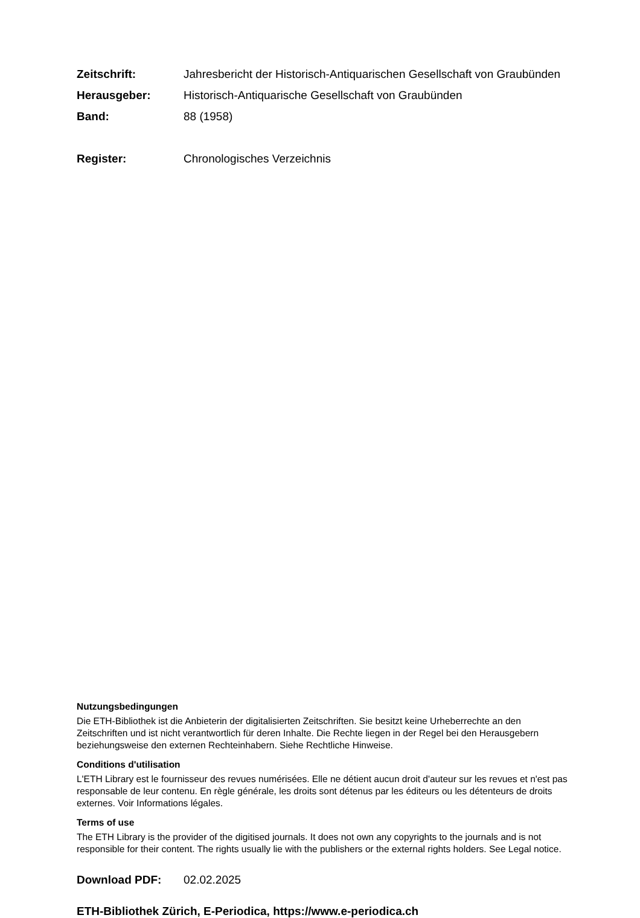Zeitschrift: Jahresbericht der Historisch-Antiquarischen Gesellschaft von Graubünden
Herausgeber: Historisch-Antiquarische Gesellschaft von Graubünden
Band: 88 (1958)
Register: Chronologisches Verzeichnis
Nutzungsbedingungen
Die ETH-Bibliothek ist die Anbieterin der digitalisierten Zeitschriften. Sie besitzt keine Urheberrechte an den Zeitschriften und ist nicht verantwortlich für deren Inhalte. Die Rechte liegen in der Regel bei den Herausgebern beziehungsweise den externen Rechteinhabern. Siehe Rechtliche Hinweise.
Conditions d'utilisation
L'ETH Library est le fournisseur des revues numérisées. Elle ne détient aucun droit d'auteur sur les revues et n'est pas responsable de leur contenu. En règle générale, les droits sont détenus par les éditeurs ou les détenteurs de droits externes. Voir Informations légales.
Terms of use
The ETH Library is the provider of the digitised journals. It does not own any copyrights to the journals and is not responsible for their content. The rights usually lie with the publishers or the external rights holders. See Legal notice.
Download PDF: 02.02.2025
ETH-Bibliothek Zürich, E-Periodica, https://www.e-periodica.ch